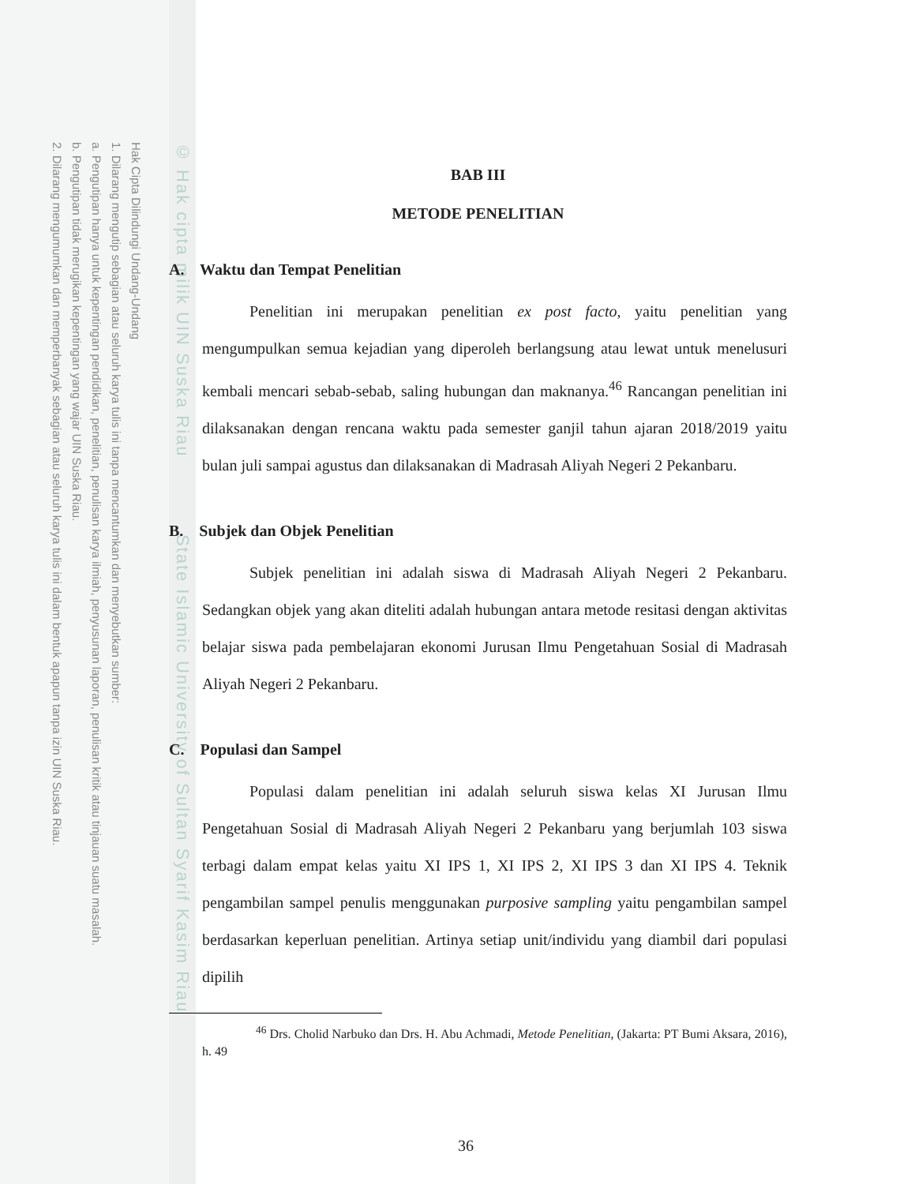Hak Cipta Dilindungi Undang-Undang
1. Dilarang mengutip sebagian atau seluruh karya tulis ini tanpa mencantumkan dan menyebutkan sumber:
a. Pengutipan hanya untuk kepentingan pendidikan, penelitian, penulisan karya ilmiah, penyusunan laporan, penulisan kritik atau tinjauan suatu masalah.
b. Pengutipan tidak merugikan kepentingan yang wajar UIN Suska Riau.
2. Dilarang mengumumkan dan memperbanyak sebagian atau seluruh karya tulis ini dalam bentuk apapun tanpa izin UIN Suska Riau.
© Hak cipta milik UIN Suska Riau State Islamic University of Sultan Syarif Kasim Riau
BAB III
METODE PENELITIAN
A. Waktu dan Tempat Penelitian
Penelitian ini merupakan penelitian ex post facto, yaitu penelitian yang mengumpulkan semua kejadian yang diperoleh berlangsung atau lewat untuk menelusuri kembali mencari sebab-sebab, saling hubungan dan maknanya.<sup>46</sup> Rancangan penelitian ini dilaksanakan dengan rencana waktu pada semester ganjil tahun ajaran 2018/2019 yaitu bulan juli sampai agustus dan dilaksanakan di Madrasah Aliyah Negeri 2 Pekanbaru.
B. Subjek dan Objek Penelitian
Subjek penelitian ini adalah siswa di Madrasah Aliyah Negeri 2 Pekanbaru. Sedangkan objek yang akan diteliti adalah hubungan antara metode resitasi dengan aktivitas belajar siswa pada pembelajaran ekonomi Jurusan Ilmu Pengetahuan Sosial di Madrasah Aliyah Negeri 2 Pekanbaru.
C. Populasi dan Sampel
Populasi dalam penelitian ini adalah seluruh siswa kelas XI Jurusan Ilmu Pengetahuan Sosial di Madrasah Aliyah Negeri 2 Pekanbaru yang berjumlah 103 siswa terbagi dalam empat kelas yaitu XI IPS 1, XI IPS 2, XI IPS 3 dan XI IPS 4. Teknik pengambilan sampel penulis menggunakan purposive sampling yaitu pengambilan sampel berdasarkan keperluan penelitian. Artinya setiap unit/individu yang diambil dari populasi dipilih
<sup>46</sup> Drs. Cholid Narbuko dan Drs. H. Abu Achmadi, Metode Penelitian, (Jakarta: PT Bumi Aksara, 2016), h. 49
36